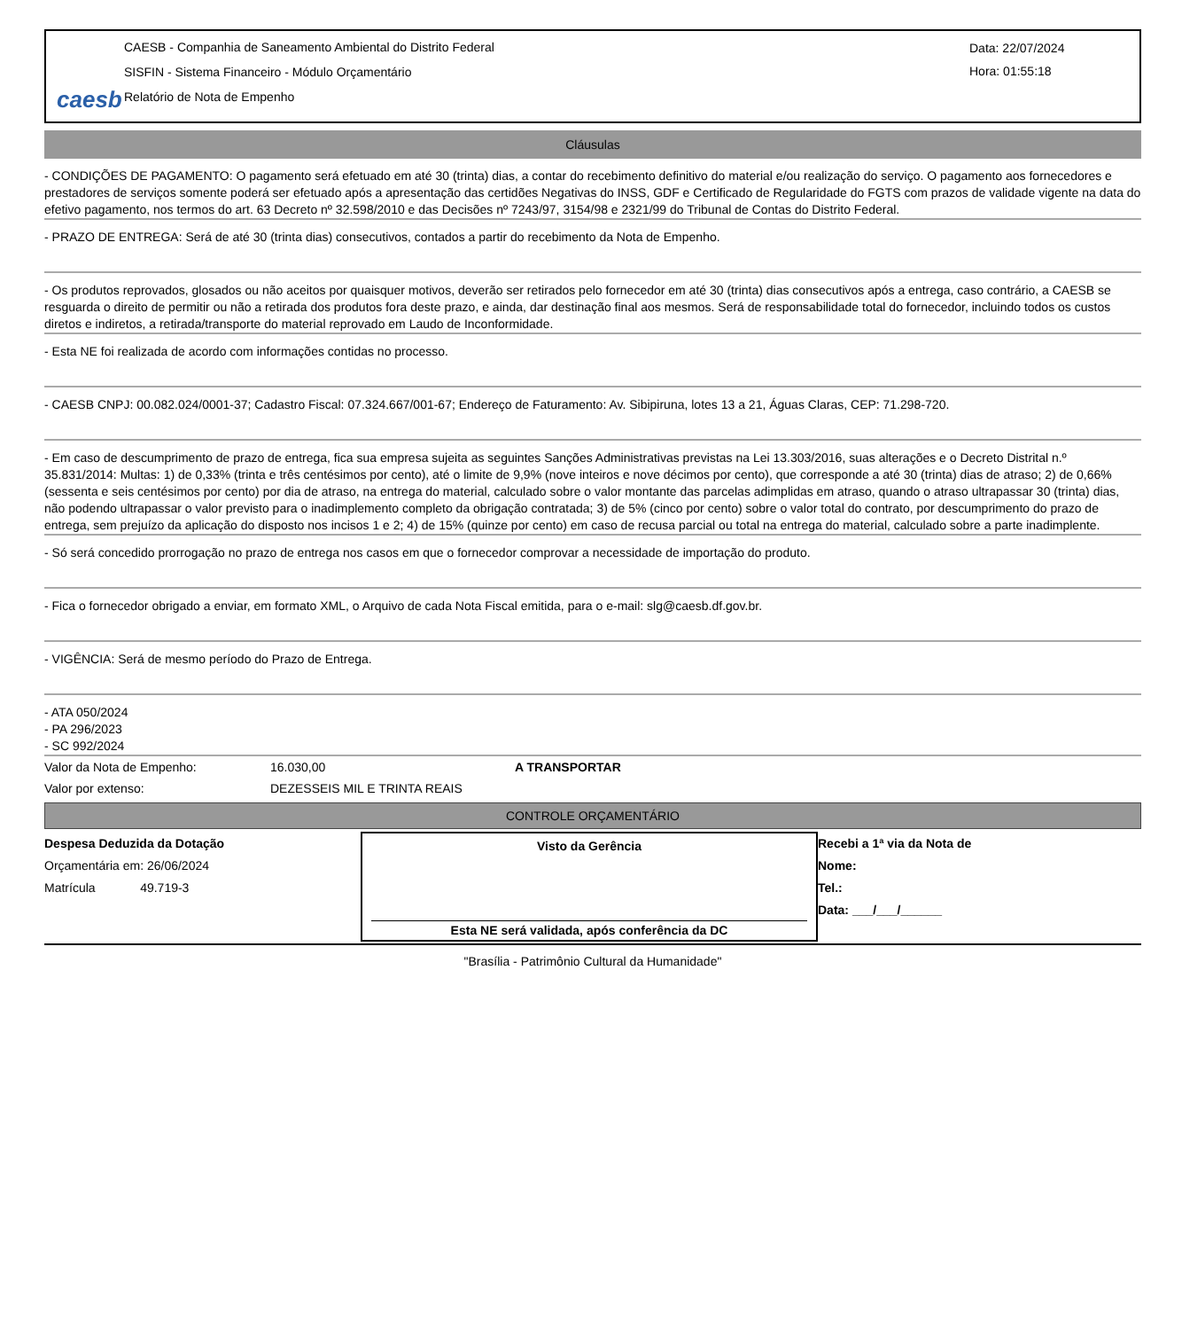caesb
CAESB - Companhia de Saneamento Ambiental do Distrito Federal
SISFIN - Sistema Financeiro - Módulo Orçamentário
Relatório de Nota de Empenho
Data: 22/07/2024
Hora: 01:55:18
Cláusulas
- CONDIÇÕES DE PAGAMENTO: O pagamento será efetuado em até 30 (trinta) dias, a contar do recebimento definitivo do material e/ou realização do serviço. O pagamento aos fornecedores e prestadores de serviços somente poderá ser efetuado após a apresentação das certidões Negativas do INSS, GDF e Certificado de Regularidade do FGTS com prazos de validade vigente na data do efetivo pagamento, nos termos do art. 63 Decreto nº 32.598/2010 e das Decisões nº 7243/97, 3154/98 e 2321/99 do Tribunal de Contas do Distrito Federal.
- PRAZO DE ENTREGA: Será de até 30 (trinta dias) consecutivos, contados a partir do recebimento da Nota de Empenho.
- Os produtos reprovados, glosados ou não aceitos por quaisquer motivos, deverão ser retirados pelo fornecedor em até 30 (trinta) dias consecutivos após a entrega, caso contrário, a CAESB se resguarda o direito de permitir ou não a retirada dos produtos fora deste prazo, e ainda, dar destinação final aos mesmos. Será de responsabilidade total do fornecedor, incluindo todos os custos diretos e indiretos, a retirada/transporte do material reprovado em Laudo de Inconformidade.
- Esta NE foi realizada de acordo com informações contidas no processo.
- CAESB CNPJ: 00.082.024/0001-37; Cadastro Fiscal: 07.324.667/001-67; Endereço de Faturamento: Av. Sibipiruna, lotes 13 a 21, Águas Claras, CEP: 71.298-720.
- Em caso de descumprimento de prazo de entrega, fica sua empresa sujeita as seguintes Sanções Administrativas previstas na Lei 13.303/2016, suas alterações e o Decreto Distrital n.º 35.831/2014: Multas: 1) de 0,33% (trinta e três centésimos por cento), até o limite de 9,9% (nove inteiros e nove décimos por cento), que corresponde a até 30 (trinta) dias de atraso; 2) de 0,66% (sessenta e seis centésimos por cento) por dia de atraso, na entrega do material, calculado sobre o valor montante das parcelas adimplidas em atraso, quando o atraso ultrapassar 30 (trinta) dias, não podendo ultrapassar o valor previsto para o inadimplemento completo da obrigação contratada; 3) de 5% (cinco por cento) sobre o valor total do contrato, por descumprimento do prazo de entrega, sem prejuízo da aplicação do disposto nos incisos 1 e 2; 4) de 15% (quinze por cento) em caso de recusa parcial ou total na entrega do material, calculado sobre a parte inadimplente.
- Só será concedido prorrogação no prazo de entrega nos casos em que o fornecedor comprovar a necessidade de importação do produto.
- Fica o fornecedor obrigado a enviar, em formato XML, o Arquivo de cada Nota Fiscal emitida, para o e-mail: slg@caesb.df.gov.br.
- VIGÊNCIA: Será de mesmo período do Prazo de Entrega.
- ATA 050/2024
- PA 296/2023
- SC 992/2024
Valor da Nota de Empenho: 16.030,00 A TRANSPORTAR
Valor por extenso: DEZESSEIS MIL E TRINTA REAIS
CONTROLE ORÇAMENTÁRIO
Despesa Deduzida da Dotação
Orçamentária em: 26/06/2024
Matrícula 49.719-3
Visto da Gerência
Esta NE será validada, após conferência da DC
Recebi a 1ª via da Nota de
Nome:
Tel.:
Data: ___/___/______
"Brasília - Patrimônio Cultural da Humanidade"